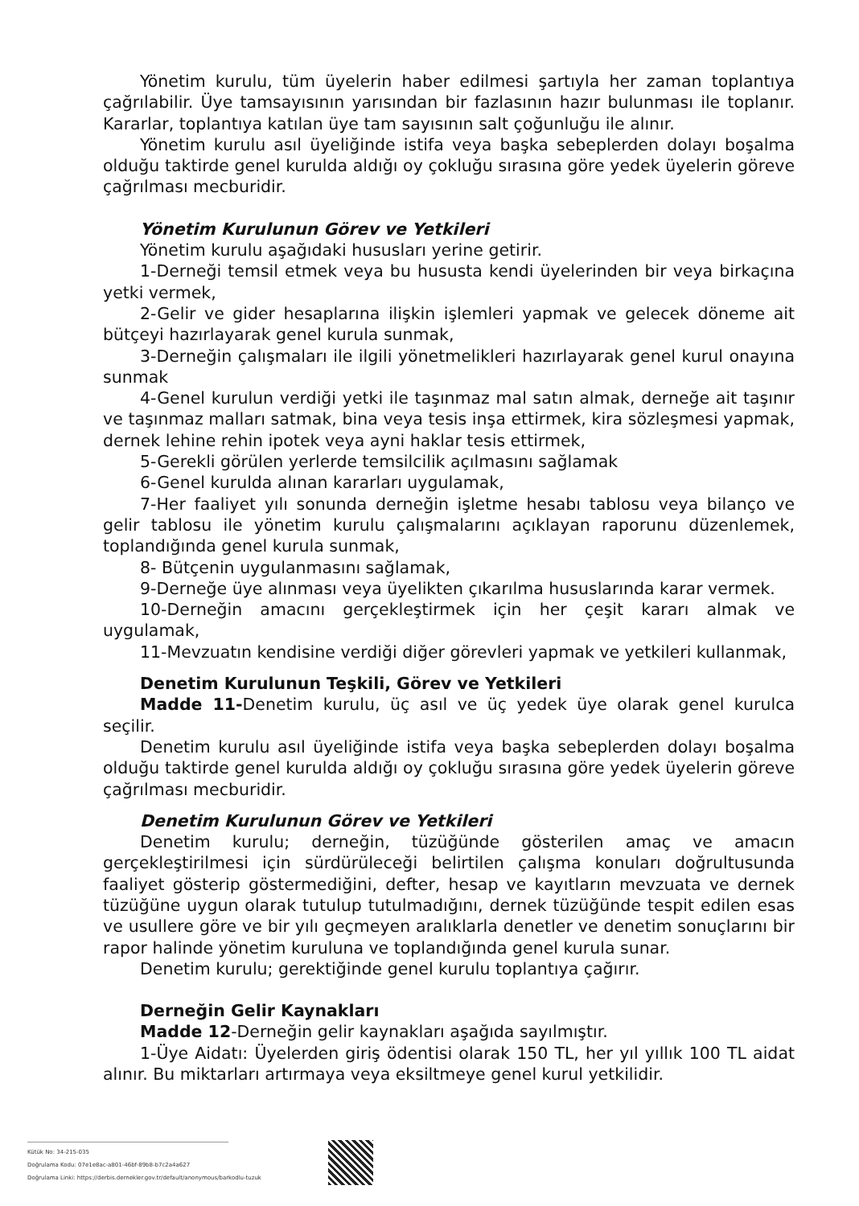Yönetim kurulu, tüm üyelerin haber edilmesi şartıyla her zaman toplantıya çağrılabilir. Üye tamsayısının yarısından bir fazlasının hazır bulunması ile toplanır. Kararlar, toplantıya katılan üye tam sayısının salt çoğunluğu ile alınır.
Yönetim kurulu asıl üyeliğinde istifa veya başka sebeplerden dolayı boşalma olduğu taktirde genel kurulda aldığı oy çokluğu sırasına göre yedek üyelerin göreve çağrılması mecburidir.
Yönetim Kurulunun Görev ve Yetkileri
Yönetim kurulu aşağıdaki hususları yerine getirir.
1-Derneği temsil etmek veya bu hususta kendi üyelerinden bir veya birkaçına yetki vermek,
2-Gelir ve gider hesaplarına ilişkin işlemleri yapmak ve gelecek döneme ait bütçeyi hazırlayarak genel kurula sunmak,
3-Derneğin çalışmaları ile ilgili yönetmelikleri hazırlayarak genel kurul onayına sunmak
4-Genel kurulun verdiği yetki ile taşınmaz mal satın almak, derneğe ait taşınır ve taşınmaz malları satmak, bina veya tesis inşa ettirmek, kira sözleşmesi yapmak, dernek lehine rehin ipotek veya ayni haklar tesis ettirmek,
5-Gerekli görülen yerlerde temsilcilik açılmasını sağlamak
6-Genel kurulda alınan kararları uygulamak,
7-Her faaliyet yılı sonunda derneğin işletme hesabı tablosu veya bilanço ve gelir tablosu ile yönetim kurulu çalışmalarını açıklayan raporunu düzenlemek, toplandığında genel kurula sunmak,
8- Bütçenin uygulanmasını sağlamak,
9-Derneğe üye alınması veya üyelikten çıkarılma hususlarında karar vermek.
10-Derneğin amacını gerçekleştirmek için her çeşit kararı almak ve uygulamak,
11-Mevzuatın kendisine verdiği diğer görevleri yapmak ve yetkileri kullanmak,
Denetim Kurulunun Teşkili, Görev ve Yetkileri
Madde 11-Denetim kurulu, üç asıl ve üç yedek üye olarak genel kurulca seçilir.
Denetim kurulu asıl üyeliğinde istifa veya başka sebeplerden dolayı boşalma olduğu taktirde genel kurulda aldığı oy çokluğu sırasına göre yedek üyelerin göreve çağrılması mecburidir.
Denetim Kurulunun Görev ve Yetkileri
Denetim kurulu; derneğin, tüzüğünde gösterilen amaç ve amacın gerçekleştirilmesi için sürdürüleceği belirtilen çalışma konuları doğrultusunda faaliyet gösterip göstermediğini, defter, hesap ve kayıtların mevzuata ve dernek tüzüğüne uygun olarak tutulup tutulmadığını, dernek tüzüğünde tespit edilen esas ve usullere göre ve bir yılı geçmeyen aralıklarla denetler ve denetim sonuçlarını bir rapor halinde yönetim kuruluna ve toplandığında genel kurula sunar.
Denetim kurulu; gerektiğinde genel kurulu toplantıya çağırır.
Derneğin Gelir Kaynakları
Madde 12-Derneğin gelir kaynakları aşağıda sayılmıştır.
1-Üye Aidatı: Üyelerden giriş ödentisi olarak 150 TL, her yıl yıllık 100 TL aidat alınır. Bu miktarları artırmaya veya eksiltmeye genel kurul yetkilidir.
Kütük No: 34-215-035
Doğrulama Kodu: 07e1e8ac-a801-46bf-89b8-b7c2a4a627
Doğrulama Linki: https://derbis.dernekler.gov.tr/default/anonymous/barkodlu-tuzuk